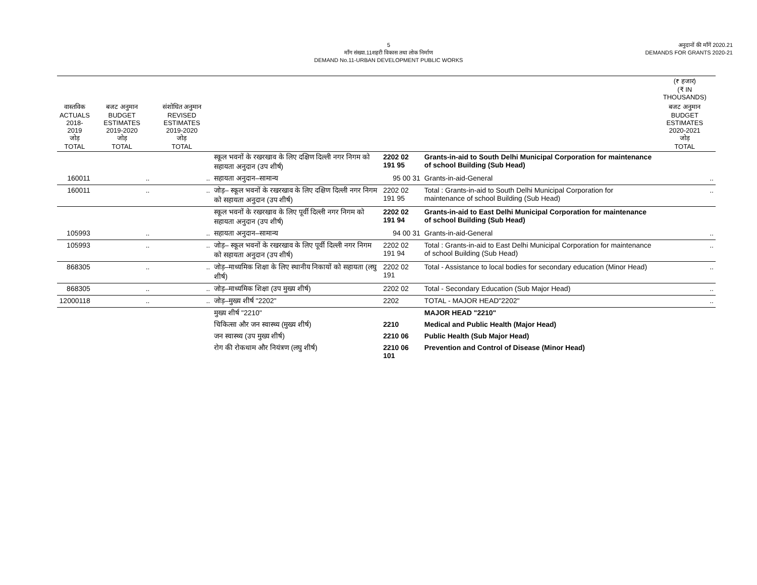5
माँग संख्या.11शहरी विकास तथा लोक निर्माण
DEMAND No.11-URBAN DEVELOPMENT PUBLIC WORKS
अनुदानों की माँगें 2020.21
DEMANDS FOR GRANTS 2020-21
| | | | | | | (₹ हजार) (₹ IN THOUSANDS) |
| --- | --- | --- | --- | --- | --- | --- |
| वास्तविक ACTUALS 2018-2019 जोड़ TOTAL | बजट अनुमान BUDGET ESTIMATES 2019-2020 जोड़ TOTAL | संशोधित अनुमान REVISED ESTIMATES 2019-2020 जोड़ TOTAL | | | | बजट अनुमान BUDGET ESTIMATES 2020-2021 जोड़ TOTAL |
| | | | स्कूल भवनों के रखरखाव के लिए दक्षिण दिल्ली नगर निगम को सहायता अनुदान (उप शीर्ष) | 2202 02 191 95 | Grants-in-aid to South Delhi Municipal Corporation for maintenance of school Building (Sub Head) | |
| 160011 | .. | .. | सहायता अनुदान–सामान्य | 95 00 31 | Grants-in-aid-General | .. |
| 160011 | .. | .. | जोड़– स्कूल भवनों के रखरखाव के लिए दक्षिण दिल्ली नगर निगम को सहायता अनुदान (उप शीर्ष) | 2202 02 191 95 | Total : Grants-in-aid to South Delhi Municipal Corporation for maintenance of school Building (Sub Head) | .. |
| | | | स्कूल भवनों के रखरखाव के लिए पूर्वी दिल्ली नगर निगम को सहायता अनुदान (उप शीर्ष) | 2202 02 191 94 | Grants-in-aid to East Delhi Municipal Corporation for maintenance of school Building (Sub Head) | |
| 105993 | .. | .. | सहायता अनुदान–सामान्य | 94 00 31 | Grants-in-aid-General | .. |
| 105993 | .. | .. | जोड़– स्कूल भवनों के रखरखाव के लिए पूर्वी दिल्ली नगर निगम को सहायता अनुदान (उप शीर्ष) | 2202 02 191 94 | Total : Grants-in-aid to East Delhi Municipal Corporation for maintenance of school Building (Sub Head) | .. |
| 868305 | .. | .. | जोड़–माध्यमिक शिक्षा के लिए स्थानीय निकायों को सहायता (लघु शीर्ष) | 2202 02 191 | Total - Assistance to local bodies for secondary education (Minor Head) | .. |
| 868305 | .. | .. | जोड़–माध्यमिक शिक्षा (उप मुख्य शीर्ष) | 2202 02 | Total - Secondary Education (Sub Major Head) | .. |
| 12000118 | .. | .. | जोड़–मुख्य शीर्ष "2202" | 2202 | TOTAL - MAJOR HEAD"2202" | .. |
| | | | मुख्य शीर्ष "2210" | | MAJOR HEAD "2210" | |
| | | | चिकित्सा और जन स्वास्थ्य (मुख्य शीर्ष) | 2210 | Medical and Public Health (Major Head) | |
| | | | जन स्वास्थ्य (उप मुख्य शीर्ष) | 2210 06 | Public Health (Sub Major Head) | |
| | | | रोग की रोकथाम और नियंत्रण (लघु शीर्ष) | 2210 06 101 | Prevention and Control of Disease (Minor Head) | |